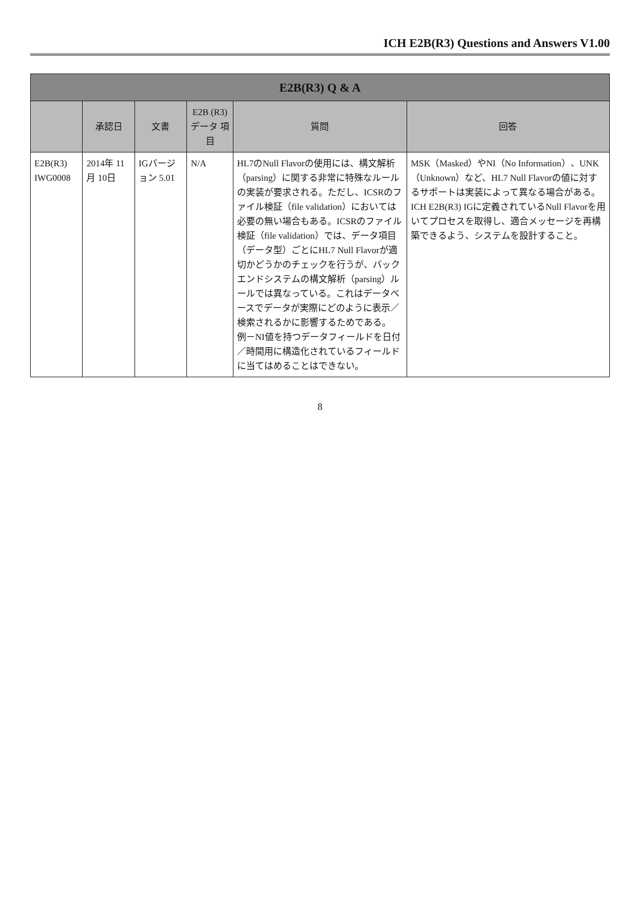ICH E2B(R3) Questions and Answers V1.00
| E2B(R3) Q & A | | | | | |
| --- | --- | --- | --- | --- | --- |
| | 承認日 | 文書 | E2B (R3) データ 項目 | 質問 | 回答 |
| E2B(R3) IWG0008 | 2014年 11月 10日 | IGバージョン 5.01 | N/A | HL7のNull Flavorの使用には、構文解析（parsing）に関する非常に特殊なルールの実装が要求される。ただし、ICSRのファイル検証（file validation）においては必要の無い場合もある。ICSRのファイル検証（file validation）では、データ項目（データ型）ごとにHL7 Null Flavorが適切かどうかのチェックを行うが、バックエンドシステムの構文解析（parsing）ルールでは異なっている。これはデータベースでデータが実際にどのように表示／検索されるかに影響するためである。 例－NI値を持つデータフィールドを日付／時間用に構造化されているフィールドに当てはめることはできない。 | MSK（Masked）やNI（No Information）、UNK（Unknown）など、HL7 Null Flavorの値に対するサポートは実装によって異なる場合がある。ICH E2B(R3) IGに定義されているNull Flavorを用いてプロセスを取得し、適合メッセージを再構築できるよう、システムを設計すること。 |
8